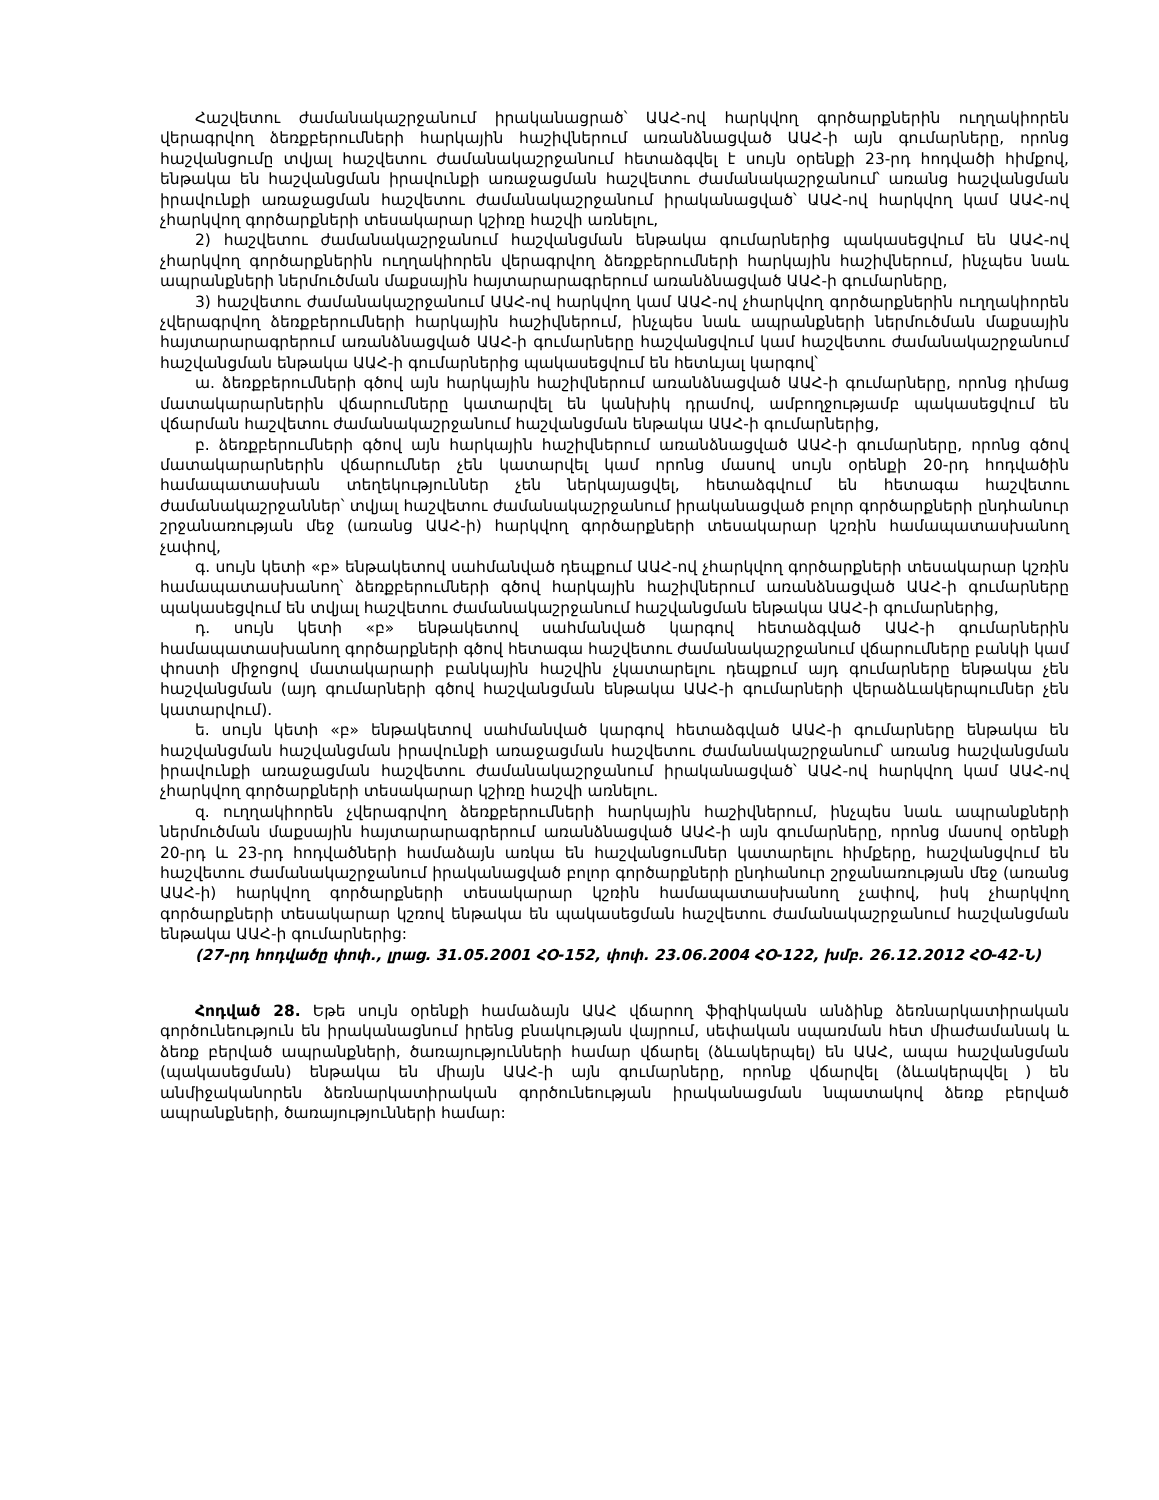Հաշվետու ժամանակաշրջանում իրականացրած՝ ԱԱՀ-ով հարկվող գործարքներին ուղղակիորեն վերագրվող ձեռքբերումների հարկային հաշիվներում առանձնացված ԱԱՀ-ի այն գումարները, որոնց հաշվանցումը տվյալ հաշվետու ժամանակաշրջանում հետաձգվել է սույն օրենքի 23-րդ հոդվածի հիմքով, ենթակա են հաշվանցման իրավունքի առաջացման հաշվետու ժամանակաշրջանում՝ առանց հաշվանցման իրավունքի առաջացման հաշվետու ժամանակաշրջանում իրականացված՝ ԱԱՀ-ով հարկվող կամ ԱԱՀ-ով չհարկվող գործարքների տեսակարար կշիռը հաշվի առնելու,
2) հաշվետու ժամանակաշրջանում հաշվանցման ենթակա գումարներից պակասեցվում են ԱԱՀ-ով չհարկվող գործարքներին ուղղակիորեն վերագրվող ձեռքբերումների հարկային հաշիվներում, ինչպես նաև ապրանքների ներմուծման մաքսային հայտարարագրերում առանձնացված ԱԱՀ-ի գումարները,
3) հաշվետու ժամանակաշրջանում ԱԱՀ-ով հարկվող կամ ԱԱՀ-ով չհարկվող գործարքներին ուղղակիորեն չվերագրվող ձեռքբերումների հարկային հաշիվներում, ինչպես նաև ապրանքների ներմուծման մաքսային հայտարարագրերում առանձնացված ԱԱՀ-ի գումարները հաշվանցվում կամ հաշվետու ժամանակաշրջանում հաշվանցման ենթակա ԱԱՀ-ի գումարներից պակասեցվում են հետևյալ կարգով՝
ա. ձեռքբերումների գծով այն հարկային հաշիվներում առանձնացված ԱԱՀ-ի գումարները, որոնց դիմաց մատակարարներին վճարումները կատարվել են կանխիկ դրամով, ամբողջությամբ պակասեցվում են վճարման հաշվետու ժամանակաշրջանում հաշվանցման ենթակա ԱԱՀ-ի գումարներից,
բ. ձեռքբերումների գծով այն հարկային հաշիվներում առանձնացված ԱԱՀ-ի գումարները, որոնց գծով մատակարարներին վճարումներ չեն կատարվել կամ որոնց մասով սույն օրենքի 20-րդ հոդվածին համապատասխան տեղեկություններ չեն ներկայացվել, հետաձգվում են հետագա հաշվետու ժամանակաշրջաններ՝ տվյալ հաշվետու ժամանակաշրջանում իրականացված բոլոր գործարքների ընդհանուր շրջանառության մեջ (առանց ԱԱՀ-ի) հարկվող գործարքների տեսակարար կշռին համապատասխանող չափով,
գ. սույն կետի «բ» ենթակետով սահմանված դեպքում ԱԱՀ-ով չհարկվող գործարքների տեսակարար կշռին համապատասխանող՝ ձեռքբերումների գծով հարկային հաշիվներում առանձնացված ԱԱՀ-ի գումարները պակասեցվում են տվյալ հաշվետու ժամանակաշրջանում հաշվանցման ենթակա ԱԱՀ-ի գումարներից,
դ. սույն կետի «բ» ենթակետով սահմանված կարգով հետաձգված ԱԱՀ-ի գումարներին համապատասխանող գործարքների գծով հետագա հաշվետու ժամանակաշրջանում վճարումները բանկի կամ փոստի միջոցով մատակարարի բանկային հաշվին չկատարելու դեպքում այդ գումարները ենթակա չեն հաշվանցման (այդ գումարների գծով հաշվանցման ենթակա ԱԱՀ-ի գումարների վերաձևակերպումներ չեն կատարվում).
ե. սույն կետի «բ» ենթակետով սահմանված կարգով հետաձգված ԱԱՀ-ի գումարները ենթակա են հաշվանցման հաշվանցման իրավունքի առաջացման հաշվետու ժամանակաշրջանում՝ առանց հաշվանցման իրավունքի առաջացման հաշվետու ժամանակաշրջանում իրականացված՝ ԱԱՀ-ով հարկվող կամ ԱԱՀ-ով չհարկվող գործարքների տեսակարար կշիռը հաշվի առնելու.
զ. ուղղակիորեն չվերագրվող ձեռքբերումների հարկային հաշիվներում, ինչպես նաև ապրանքների ներմուծման մաքսային հայտարարագրերում առանձնացված ԱԱՀ-ի այն գումարները, որոնց մասով օրենքի 20-րդ և 23-րդ հոդվածների համաձայն առկա են հաշվանցումներ կատարելու հիմքերը, հաշվանցվում են հաշվետու ժամանակաշրջանում իրականացված բոլոր գործարքների ընդհանուր շրջանառության մեջ (առանց ԱԱՀ-ի) հարկվող գործարքների տեսակարար կշռին համապատասխանող չափով, իսկ չհարկվող գործարքների տեսակարար կշռով ենթակա են պակասեցման հաշվետու ժամանակաշրջանում հաշվանցման ենթակա ԱԱՀ-ի գումարներից:
(27-րդ հոդվածը փոփ., լրաց. 31.05.2001 ՀՕ-152, փոփ. 23.06.2004 ՀՕ-122, խմբ. 26.12.2012 ՀՕ-42-Ն)
Հոդված 28. Եթե սույն օրենքի համաձայն ԱԱՀ վճարող ֆիզիկական անձինք ձեռնարկատիրական գործունեություն են իրականացնում իրենց բնակության վայրում, սեփական սպառման հետ միաժամանակ և ձեռք բերված ապրանքների, ծառայությունների համար վճարել (ձևակերպել) են ԱԱՀ, ապա հաշվանցման (պակասեցման) ենթակա են միայն ԱԱՀ-ի այն գումարները, որոնք վճարվել (ձևակերպվել ) են անմիջականորեն ձեռնարկատիրական գործունեության իրականացման նպատակով ձեռք բերված ապրանքների, ծառայությունների համար: